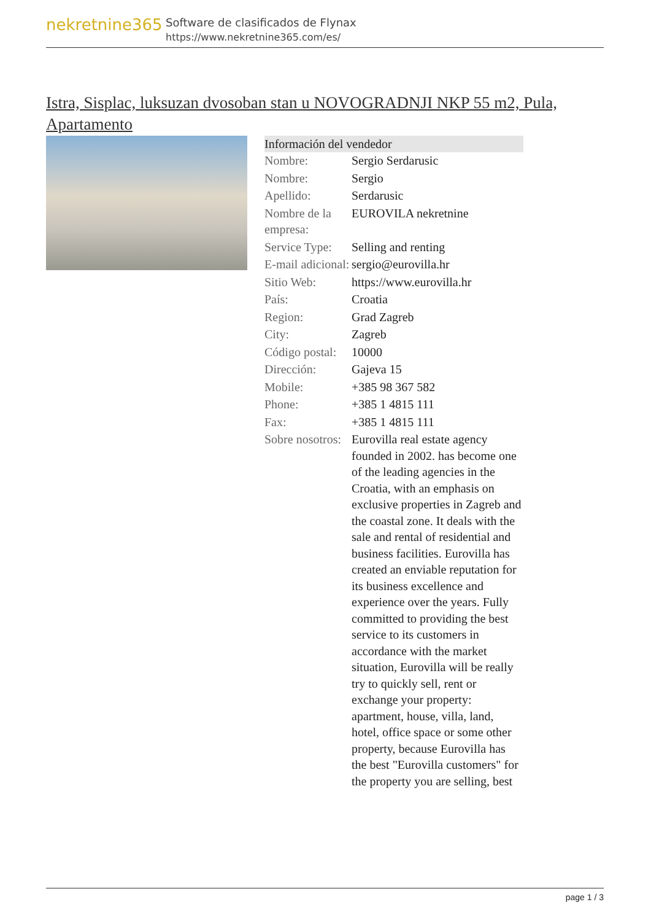nekretnine365
Software de clasificados de Flynax
https://www.nekretnine365.com/es/
Istra, Sisplac, luksuzan dvosoban stan u NOVOGRADNJI NKP 55 m2, Pula, Apartamento
| Información del vendedor | |
| --- | --- |
| Nombre: | Sergio Serdarusic |
| Nombre: | Sergio |
| Apellido: | Serdarusic |
| Nombre de la empresa: | EUROVILA nekretnine |
| Service Type: | Selling and renting |
| E-mail adicional: | sergio@eurovilla.hr |
| Sitio Web: | https://www.eurovilla.hr |
| País: | Croatia |
| Region: | Grad Zagreb |
| City: | Zagreb |
| Código postal: | 10000 |
| Dirección: | Gajeva 15 |
| Mobile: | +385 98 367 582 |
| Phone: | +385 1 4815 111 |
| Fax: | +385 1 4815 111 |
| Sobre nosotros: | Eurovilla real estate agency founded in 2002. has become one of the leading agencies in the Croatia, with an emphasis on exclusive properties in Zagreb and the coastal zone. It deals with the sale and rental of residential and business facilities. Eurovilla has created an enviable reputation for its business excellence and experience over the years. Fully committed to providing the best service to its customers in accordance with the market situation, Eurovilla will be really try to quickly sell, rent or exchange your property: apartment, house, villa, land, hotel, office space or some other property, because Eurovilla has the best "Eurovilla customers" for the property you are selling, best |
page 1 / 3